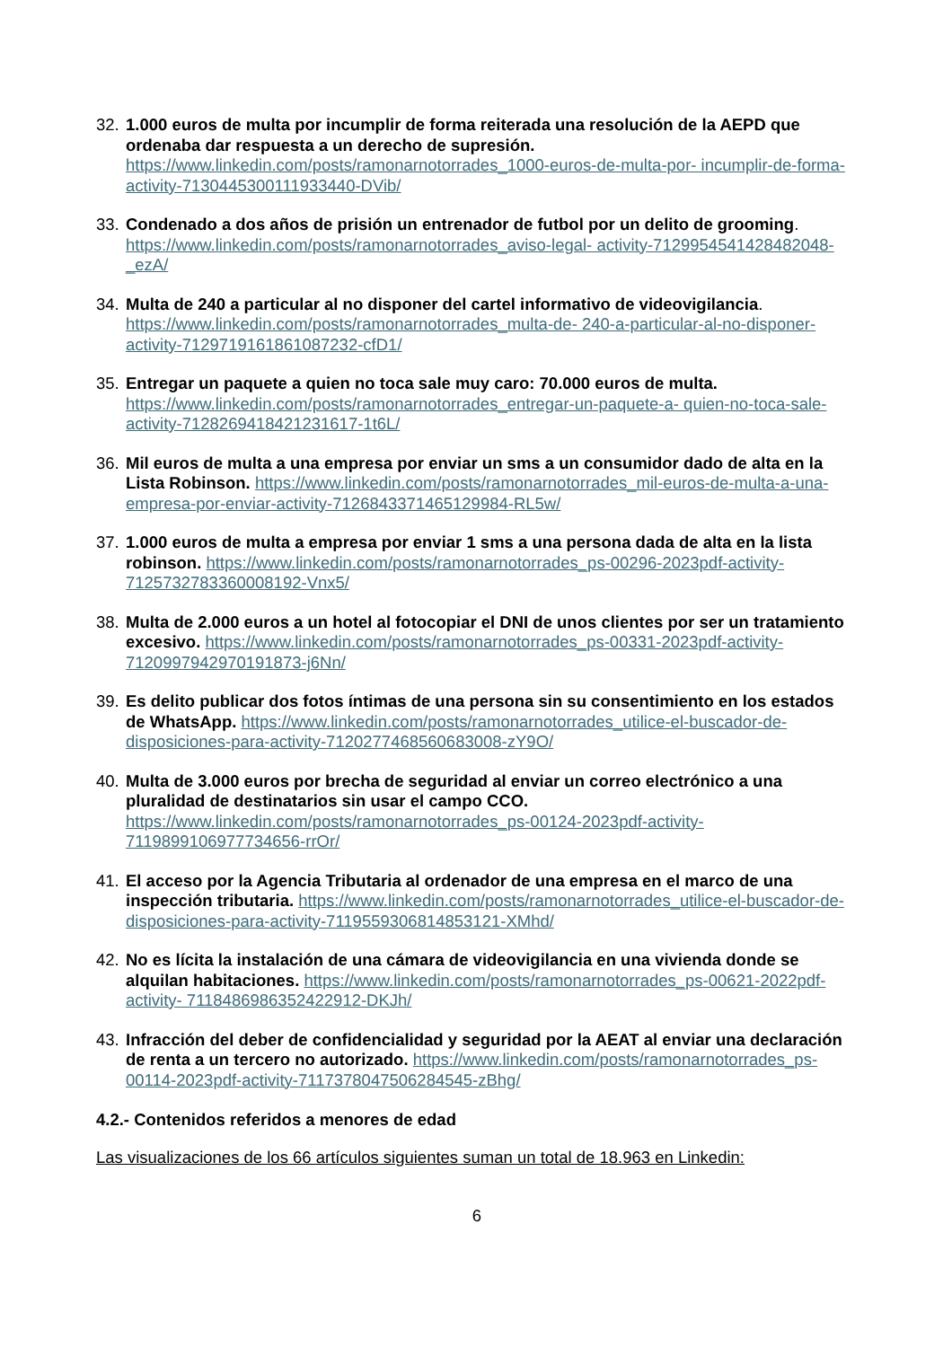32.
1.000 euros de multa por incumplir de forma reiterada una resolución de la AEPD que ordenaba dar respuesta a un derecho de supresión. https://www.linkedin.com/posts/ramonarnotorrades_1000-euros-de-multa-por- incumplir-de-forma-activity-7130445300111933440-DVib/
33.
Condenado a dos años de prisión un entrenador de futbol por un delito de grooming. https://www.linkedin.com/posts/ramonarnotorrades_aviso-legal- activity-7129954541428482048-_ezA/
34.
Multa de 240 a particular al no disponer del cartel informativo de videovigilancia. https://www.linkedin.com/posts/ramonarnotorrades_multa-de- 240-a-particular-al-no-disponer-activity-7129719161861087232-cfD1/
35.
Entregar un paquete a quien no toca sale muy caro: 70.000 euros de multa. https://www.linkedin.com/posts/ramonarnotorrades_entregar-un-paquete-a- quien-no-toca-sale-activity-7128269418421231617-1t6L/
36.
Mil euros de multa a una empresa por enviar un sms a un consumidor dado de alta en la Lista Robinson. https://www.linkedin.com/posts/ramonarnotorrades_mil-euros-de-multa-a-una- empresa-por-enviar-activity-7126843371465129984-RL5w/
37.
1.000 euros de multa a empresa por enviar 1 sms a una persona dada de alta en la lista robinson. https://www.linkedin.com/posts/ramonarnotorrades_ps-00296-2023pdf-activity- 7125732783360008192-Vnx5/
38.
Multa de 2.000 euros a un hotel al fotocopiar el DNI de unos clientes por ser un tratamiento excesivo. https://www.linkedin.com/posts/ramonarnotorrades_ps-00331-2023pdf-activity- 7120997942970191873-j6Nn/
39.
Es delito publicar dos fotos íntimas de una persona sin su consentimiento en los estados de WhatsApp. https://www.linkedin.com/posts/ramonarnotorrades_utilice-el-buscador-de- disposiciones-para-activity-7120277468560683008-zY9O/
40.
Multa de 3.000 euros por brecha de seguridad al enviar un correo electrónico a una pluralidad de destinatarios sin usar el campo CCO. https://www.linkedin.com/posts/ramonarnotorrades_ps-00124-2023pdf-activity-7119899106977734656-rrOr/
41.
El acceso por la Agencia Tributaria al ordenador de una empresa en el marco de una inspección tributaria. https://www.linkedin.com/posts/ramonarnotorrades_utilice-el-buscador-de- disposiciones-para-activity-7119559306814853121-XMhd/
42.
No es lícita la instalación de una cámara de videovigilancia en una vivienda donde se alquilan habitaciones. https://www.linkedin.com/posts/ramonarnotorrades_ps-00621-2022pdf-activity- 7118486986352422912-DKJh/
43.
Infracción del deber de confidencialidad y seguridad por la AEAT al enviar una declaración de renta a un tercero no autorizado. https://www.linkedin.com/posts/ramonarnotorrades_ps-00114-2023pdf-activity-7117378047506284545-zBhg/
4.2.- Contenidos referidos a menores de edad
Las visualizaciones de los 66 artículos siguientes suman un total de 18.963 en Linkedin:
6